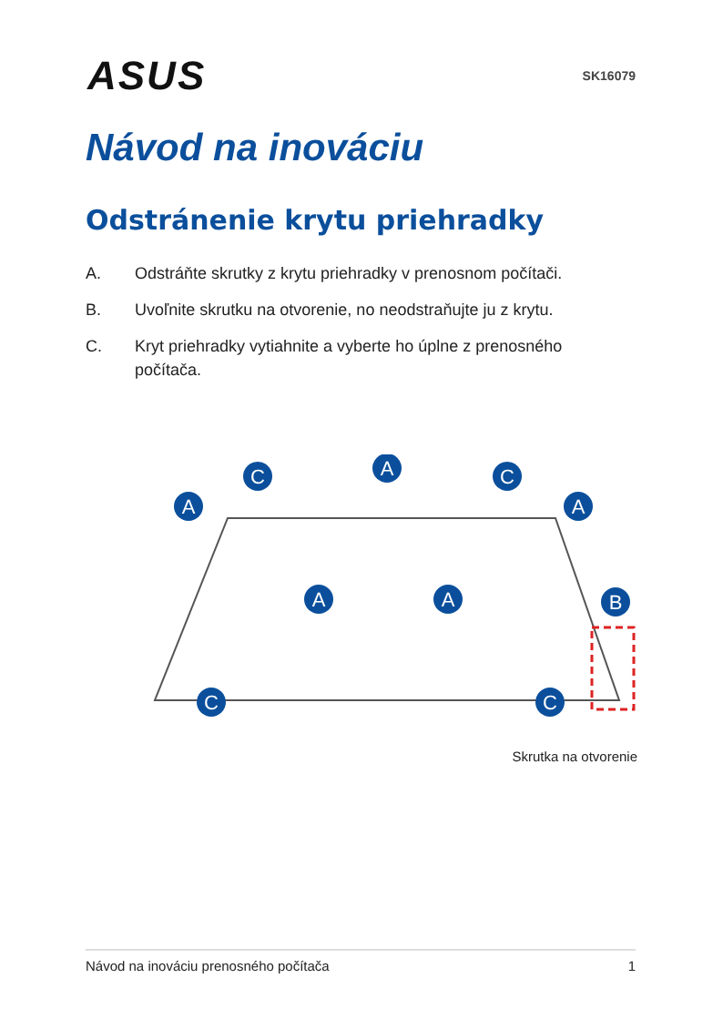ASUS
SK16079
Návod na inováciu
Odstránenie krytu priehradky
A. Odstráňte skrutky z krytu priehradky v prenosnom počítači.
B. Uvoľnite skrutku na otvorenie, no neodstraňujte ju z krytu.
C. Kryt priehradky vytiahnite a vyberte ho úplne z prenosného počítača.
A
A
C
C
A
A
A
B
C
C
Skrutka na otvorenie
Návod na inováciu prenosného počítača 1